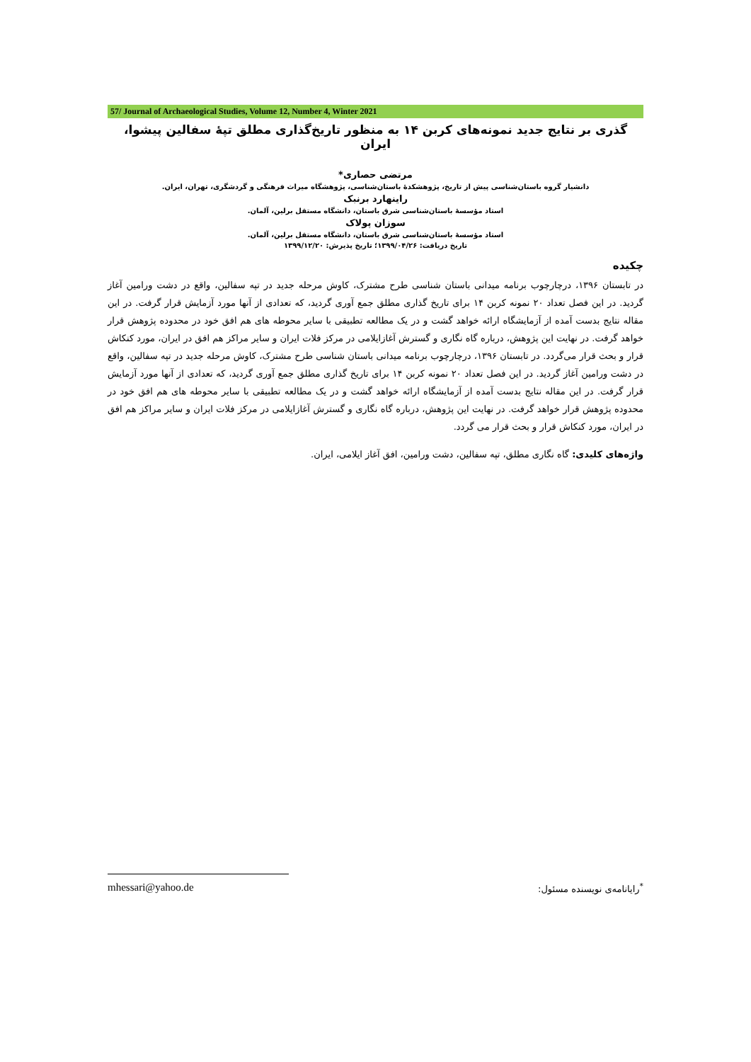57/ Journal of Archaeological Studies, Volume 12, Number 4, Winter 2021
گذری بر نتایج جدید نمونه‌های کربن ۱۴ به منظور تاریخ‌گذاری مطلق تپهٔ سفالین پیشوا، ایران
مرتضی حصاری*
دانشیار گروه باستان‌شناسی پیش از تاریخ، پژوهشکدهٔ باستان‌شناسی، پژوهشگاه میراث فرهنگی و گردشگری، تهران، ایران.
راینهارد برنبک
استاد مؤسسهٔ باستان‌شناسی شرق باستان، دانشگاه مستقل برلین، آلمان.
سوزان پولاک
استاد مؤسسهٔ باستان‌شناسی شرق باستان، دانشگاه مستقل برلین، آلمان.
تاریخ دریافت: ۱۳۹۹/۰۴/۲۶؛ تاریخ پذیرش: ۱۳۹۹/۱۲/۲۰
چکیده
در تابستان ۱۳۹۶، درچارچوب برنامه میدانی باستان شناسی طرح مشترک، کاوش مرحله جدید در تپه سفالین، واقع در دشت ورامین آغاز گردید. در این فصل تعداد ۲۰ نمونه کربن ۱۴ برای تاریخ گذاری مطلق جمع آوری گردید، که تعدادی از آنها مورد آزمایش قرار گرفت. در این مقاله نتایج بدست آمده از آزمایشگاه ارائه خواهد گشت و در یک مطالعه تطبیقی با سایر محوطه های هم افق خود در محدوده پژوهش قرار خواهد گرفت. در نهایت این پژوهش، درباره گاه نگاری و گسترش آغازایلامی در مرکز فلات ایران و سایر مراکز هم افق در ایران، مورد کنکاش قرار و بحث قرار می‌گردد. در تابستان ۱۳۹۶، درچارچوب برنامه میدانی باستان شناسی طرح مشترک، کاوش مرحله جدید در تپه سفالین، واقع در دشت ورامین آغاز گردید. در این فصل تعداد ۲۰ نمونه کربن ۱۴ برای تاریخ گذاری مطلق جمع آوری گردید، که تعدادی از آنها مورد آزمایش قرار گرفت. در این مقاله نتایج بدست آمده از آزمایشگاه ارائه خواهد گشت و در یک مطالعه تطبیقی با سایر محوطه های هم افق خود در محدوده پژوهش قرار خواهد گرفت. در نهایت این پژوهش، درباره گاه نگاری و گسترش آغازایلامی در مرکز فلات ایران و سایر مراکز هم افق در ایران، مورد کنکاش قرار و بحث قرار می گردد.
واژه‌های کلیدی: گاه نگاری مطلق، تپه سفالین، دشت ورامین، افق آغاز ایلامی، ایران.
mhessari@yahoo.de<sup>*</sup>رایانامه‌ی نویسنده مسئول: